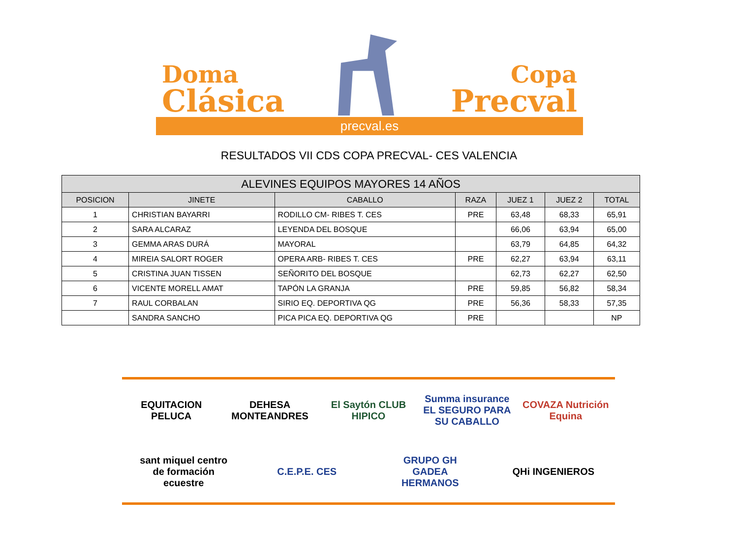Doma
Clásica
Copa
Precval
precval.es
RESULTADOS VII CDS COPA PRECVAL- CES VALENCIA
| ALEVINES EQUIPOS MAYORES 14 AÑOS | | | | | | |
| --- | --- | --- | --- | --- | --- | --- |
| POSICION | JINETE | CABALLO | RAZA | JUEZ 1 | JUEZ 2 | TOTAL |
| 1 | CHRISTIAN BAYARRI | RODILLO CM- RIBES T. CES | PRE | 63,48 | 68,33 | 65,91 |
| 2 | SARA ALCARAZ | LEYENDA DEL BOSQUE | | 66,06 | 63,94 | 65,00 |
| 3 | GEMMA ARAS DURÁ | MAYORAL | | 63,79 | 64,85 | 64,32 |
| 4 | MIREIA SALORT ROGER | OPERA ARB- RIBES T. CES | PRE | 62,27 | 63,94 | 63,11 |
| 5 | CRISTINA JUAN TISSEN | SEÑORITO DEL BOSQUE | | 62,73 | 62,27 | 62,50 |
| 6 | VICENTE MORELL AMAT | TAPÓN LA GRANJA | PRE | 59,85 | 56,82 | 58,34 |
| 7 | RAUL CORBALAN | SIRIO EQ. DEPORTIVA QG | PRE | 56,36 | 58,33 | 57,35 |
| | SANDRA SANCHO | PICA PICA EQ. DEPORTIVA QG | PRE | | | NP |
EQUITACION PELUCA
DEHESA MONTEANDRES
El Saytón CLUB HIPICO
Summa insurance EL SEGURO PARA SU CABALLO
COVAZA Nutrición Equina
sant miquel centro de formación ecuestre
C.E.P.E. CES
GRUPO GH GADEA HERMANOS
QHi INGENIEROS